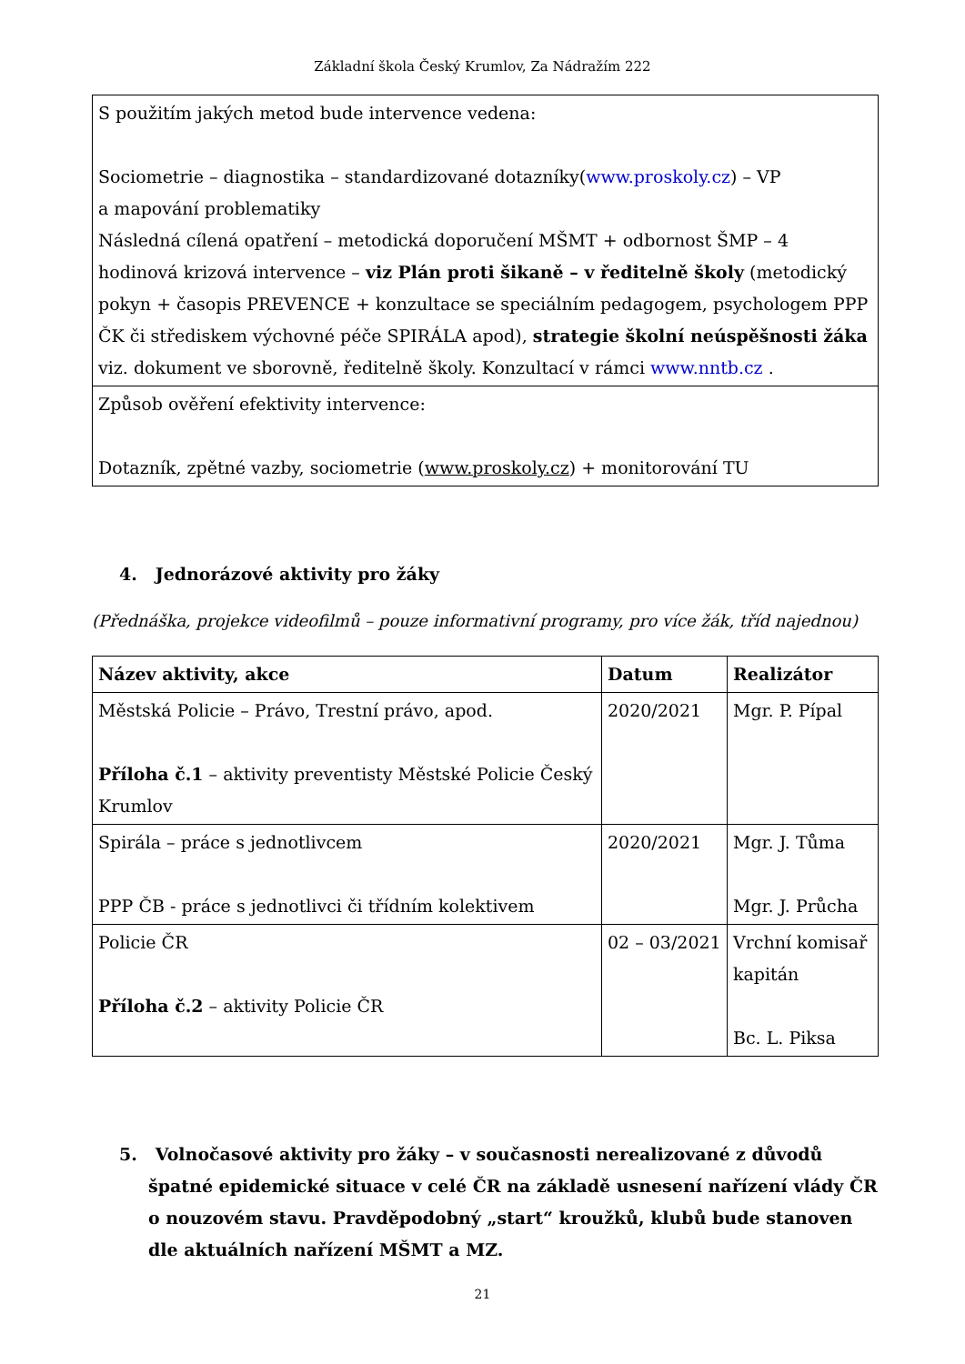Základní škola Český Krumlov, Za Nádražím 222
| S použitím jakých metod bude intervence vedena: Sociometrie – diagnostika – standardizované dotazníky( www.proskoly.cz ) – VP a mapování problematiky Následná cílená opatření – metodická doporučení MŠMT + odbornost ŠMP – 4 hodinová krizová intervence – viz Plán proti šikaně – v ředitelně školy (metodický pokyn + časopis PREVENCE + konzultace se speciálním pedagogem, psychologem PPP ČK či střediskem výchovné péče SPIRÁLA apod), strategie školní neúspěšnosti žáka viz. dokument ve sborovně, ředitelně školy. Konzultací v rámci www.nntb.cz . |
| Způsob ověření efektivity intervence: Dotazník, zpětné vazby, sociometrie ( www.proskoly.cz ) + monitorování TU |
4. Jednorázové aktivity pro žáky
(Přednáška, projekce videofilmů – pouze informativní programy, pro více žák, tříd najednou)
| Název aktivity, akce | Datum | Realizátor |
| --- | --- | --- |
| Městská Policie – Právo, Trestní právo, apod. Příloha č.1 – aktivity preventisty Městské Policie Český Krumlov | 2020/2021 | Mgr. P. Pípal |
| Spirála – práce s jednotlivcem PPP ČB - práce s jednotlivci či třídním kolektivem | 2020/2021 | Mgr. J. Tůma Mgr. J. Průcha |
| Policie ČR Příloha č.2 – aktivity Policie ČR | 02 – 03/2021 | Vrchní komisař kapitán Bc. L. Piksa |
5. Volnočasové aktivity pro žáky – v současnosti nerealizované z důvodů špatné epidemické situace v celé ČR na základě usnesení nařízení vlády ČR o nouzovém stavu. Pravděpodobný „start“ kroužků, klubů bude stanoven dle aktuálních nařízení MŠMT a MZ.
21